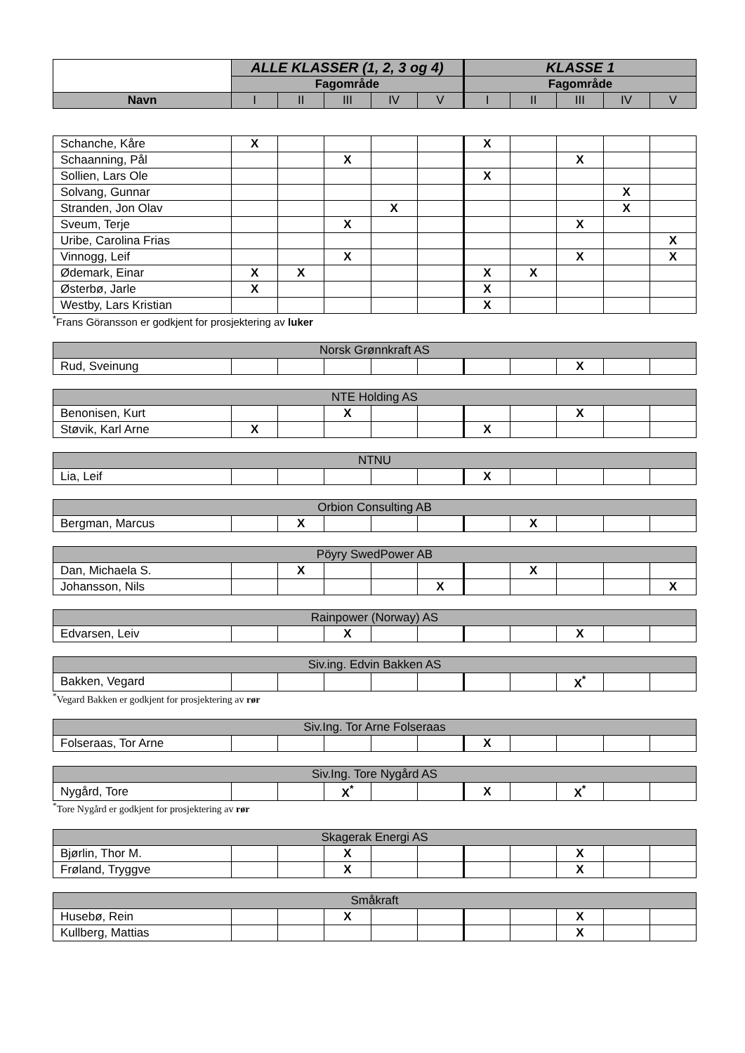| | ALLE KLASSER (1, 2, 3 og 4) | | | | | KLASSE 1 | | | | |
| --- | --- | --- | --- | --- | --- | --- | --- | --- | --- | --- |
| | Fagområde | | | | | Fagområde | | | | |
| Navn | I | II | III | IV | V | I | II | III | IV | V |
| Schanche, Kåre | X | | | | | X | | | | |
| Schaanning, Pål | | | X | | | | | X | | |
| Sollien, Lars Ole | | | | | | X | | | | |
| Solvang, Gunnar | | | | | | | | | X | |
| Stranden, Jon Olav | | | | X | | | | | X | |
| Sveum, Terje | | | X | | | | | X | | |
| Uribe, Carolina Frias | | | | | | | | | | X |
| Vinnogg, Leif | | | X | | | | | X | | X |
| Ødemark, Einar | X | X | | | | X | X | | | |
| Østerbø, Jarle | X | | | | | X | | | | |
| Westby, Lars Kristian | | | | | | X | | | | |
<sup>*</sup> Frans Göransson er godkjent for prosjektering av luker
| Norsk Grønnkraft AS | | | | | | | | | | |
| Rud, Sveinung | | | | | | | | X | | |
| NTE Holding AS | | | | | | | | | | |
| Benonisen, Kurt | | | X | | | | | X | | |
| Støvik, Karl Arne | X | | | | | X | | | | |
| NTNU | | | | | | | | | | |
| Lia, Leif | | | | | | X | | | | |
| Orbion Consulting AB | | | | | | | | | | |
| Bergman, Marcus | | X | | | | | X | | | |
| Pöyry SwedPower AB | | | | | | | | | | |
| Dan, Michaela S. | | X | | | | | X | | | |
| Johansson, Nils | | | | | X | | | | | X |
| Rainpower (Norway) AS | | | | | | | | | | |
| Edvarsen, Leiv | | | X | | | | | X | | |
| Siv.ing. Edvin Bakken AS | | | | | | | | | | |
| Bakken, Vegard | | | | | | | | X<sup>*</sup> | | |
<sup>*</sup> Vegard Bakken er godkjent for prosjektering av rør
| Siv.Ing. Tor Arne Folseraas | | | | | | | | | | |
| Folseraas, Tor Arne | | | | | | X | | | | |
| Siv.Ing. Tore Nygård AS | | | | | | | | | | |
| Nygård, Tore | | | X<sup>*</sup> | | | X | | X<sup>*</sup> | | |
<sup>*</sup> Tore Nygård er godkjent for prosjektering av rør
| Skagerak Energi AS | | | | | | | | | | |
| Bjørlin, Thor M. | | | X | | | | | X | | |
| Frøland, Tryggve | | | X | | | | | X | | |
| Småkraft | | | | | | | | | | |
| Husebø, Rein | | | X | | | | | X | | |
| Kullberg, Mattias | | | | | | | | X | | |